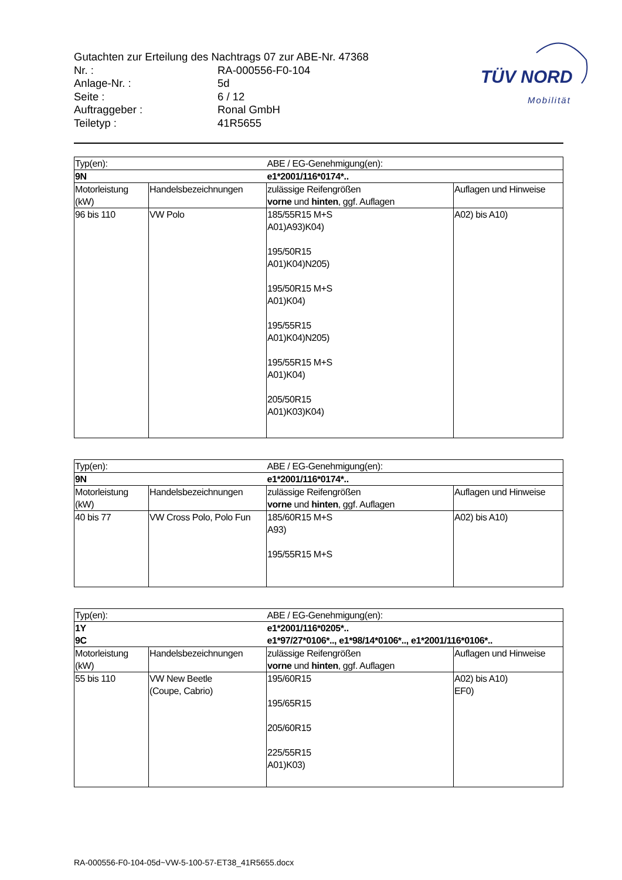TÜV NORD
Mobilität
| Gutachten zur Erteilung des Nachtrags 07 zur ABE-Nr. 47368 | |
| Nr. : | RA-000556-F0-104 |
| Anlage-Nr. : | 5d |
| Seite : | 6 / 12 |
| Auftraggeber : | Ronal GmbH |
| Teiletyp : | 41R5655 |
| Typ(en): | | ABE / EG-Genehmigung(en): | |
| 9N | | e1*2001/116*0174*.. | |
| Motorleistung (kW) | Handelsbezeichnungen | zulässige Reifengrößen vorne und hinten , ggf. Auflagen | Auflagen und Hinweise |
| 96 bis 110 | VW Polo | 185/55R15 M+S A01)A93)K04) 195/50R15 A01)K04)N205) 195/50R15 M+S A01)K04) 195/55R15 A01)K04)N205) 195/55R15 M+S A01)K04) 205/50R15 A01)K03)K04) | A02) bis A10) |
| Typ(en): | | ABE / EG-Genehmigung(en): | |
| 9N | | e1*2001/116*0174*.. | |
| Motorleistung (kW) | Handelsbezeichnungen | zulässige Reifengrößen vorne und hinten , ggf. Auflagen | Auflagen und Hinweise |
| 40 bis 77 | VW Cross Polo, Polo Fun | 185/60R15 M+S A93) 195/55R15 M+S | A02) bis A10) |
| Typ(en): | | ABE / EG-Genehmigung(en): | |
| 1Y 9C | | e1*2001/116*0205*.. e1*97/27*0106*.., e1*98/14*0106*.., e1*2001/116*0106*.. | |
| Motorleistung (kW) | Handelsbezeichnungen | zulässige Reifengrößen vorne und hinten , ggf. Auflagen | Auflagen und Hinweise |
| 55 bis 110 | VW New Beetle (Coupe, Cabrio) | 195/60R15 195/65R15 205/60R15 225/55R15 A01)K03) | A02) bis A10) EF0) |
RA-000556-F0-104-05d~VW-5-100-57-ET38_41R5655.docx